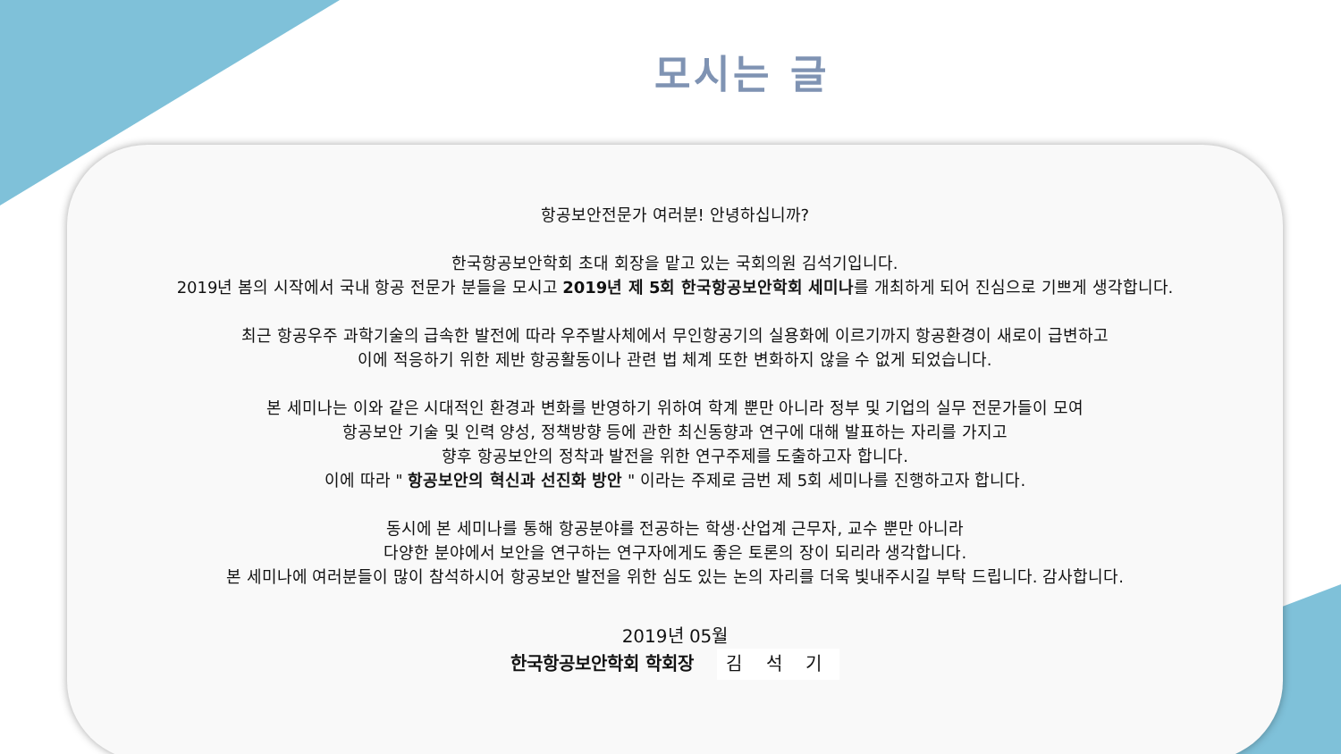모시는 글
항공보안전문가 여러분! 안녕하십니까?
한국항공보안학회 초대 회장을 맡고 있는 국회의원 김석기입니다.
2019년 봄의 시작에서 국내 항공 전문가 분들을 모시고 2019년 제 5회 한국항공보안학회 세미나를 개최하게 되어 진심으로 기쁘게 생각합니다.
최근 항공우주 과학기술의 급속한 발전에 따라 우주발사체에서 무인항공기의 실용화에 이르기까지 항공환경이 새로이 급변하고
이에 적응하기 위한 제반 항공활동이나 관련 법 체계 또한 변화하지 않을 수 없게 되었습니다.
본 세미나는 이와 같은 시대적인 환경과 변화를 반영하기 위하여 학계 뿐만 아니라 정부 및 기업의 실무 전문가들이 모여
항공보안 기술 및 인력 양성, 정책방향 등에 관한 최신동향과 연구에 대해 발표하는 자리를 가지고
향후 항공보안의 정착과 발전을 위한 연구주제를 도출하고자 합니다.
이에 따라 " 항공보안의 혁신과 선진화 방안 " 이라는 주제로 금번 제 5회 세미나를 진행하고자 합니다.
동시에 본 세미나를 통해 항공분야를 전공하는 학생·산업계 근무자, 교수 뿐만 아니라
다양한 분야에서 보안을 연구하는 연구자에게도 좋은 토론의 장이 되리라 생각합니다.
본 세미나에 여러분들이 많이 참석하시어 항공보안 발전을 위한 심도 있는 논의 자리를 더욱 빛내주시길 부탁 드립니다. 감사합니다.
2019년 05월
한국항공보안학회 학회장 김 석 기